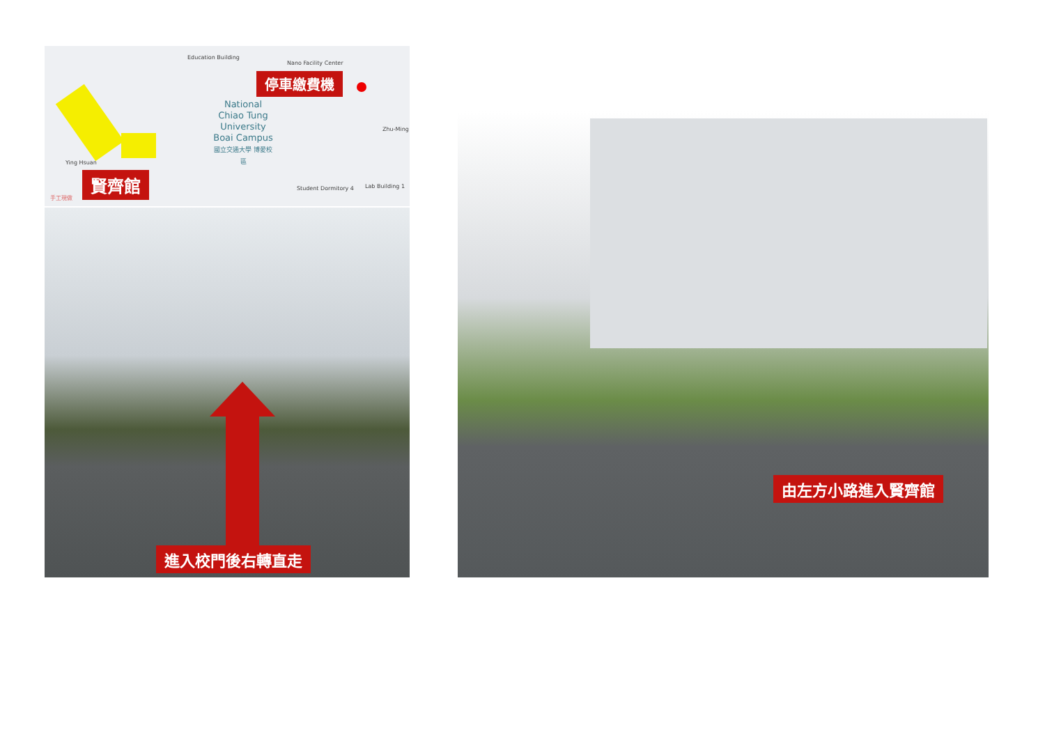Education Building
Nano Facility Center
停車繳費機
National Chiao Tung University Boai Campus
國立交通大學 博愛校區
Zhu-Ming
Ying Hsuan
賢齊館
手工現做
Student Dormitory 4 Lab Building 1
進入校門後右轉直走
由左方小路進入賢齊館